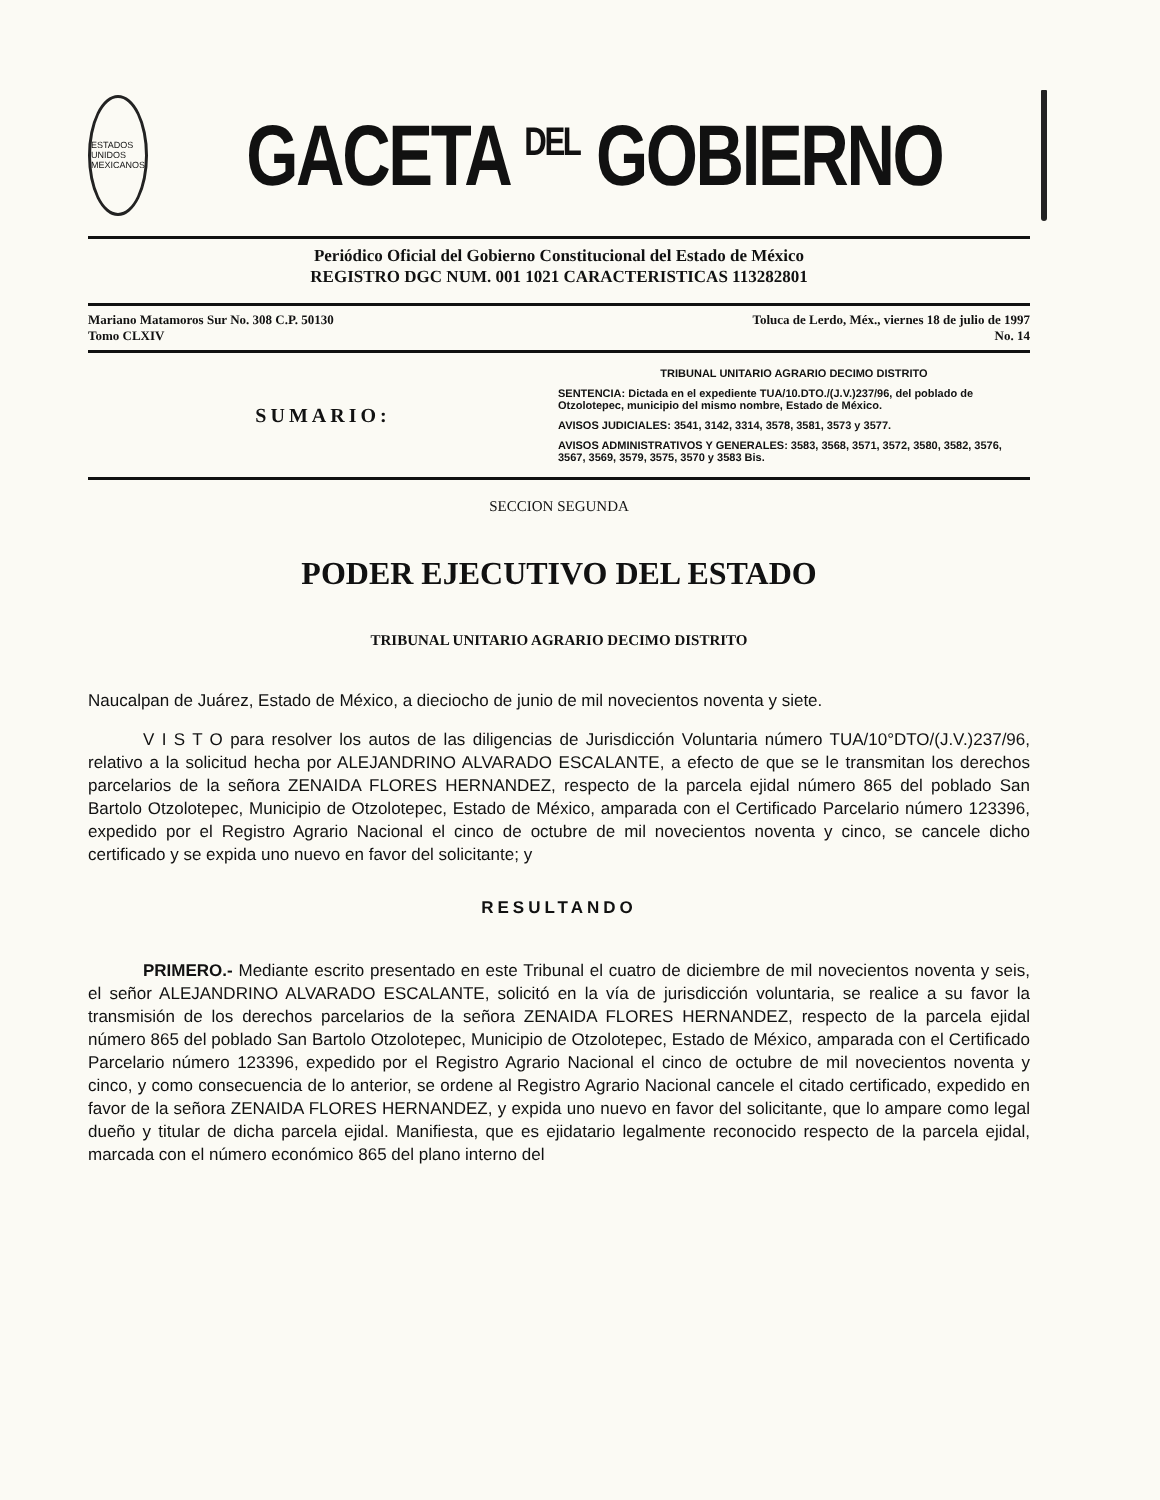ESTADOS UNIDOS MEXICANOS
GACETA <sup>DEL</sup> GOBIERNO
Periódico Oficial del Gobierno Constitucional del Estado de México
REGISTRO DGC NUM. 001 1021 CARACTERISTICAS 113282801
Mariano Matamoros Sur No. 308 C.P. 50130
Tomo CLXIV
Toluca de Lerdo, Méx., viernes 18 de julio de 1997
No. 14
SUMARIO:
TRIBUNAL UNITARIO AGRARIO DECIMO DISTRITO
SENTENCIA: Dictada en el expediente TUA/10.DTO./(J.V.)237/96, del poblado de Otzolotepec, municipio del mismo nombre, Estado de México.
AVISOS JUDICIALES: 3541, 3142, 3314, 3578, 3581, 3573 y 3577.
AVISOS ADMINISTRATIVOS Y GENERALES: 3583, 3568, 3571, 3572, 3580, 3582, 3576, 3567, 3569, 3579, 3575, 3570 y 3583 Bis.
SECCION SEGUNDA
PODER EJECUTIVO DEL ESTADO
TRIBUNAL UNITARIO AGRARIO DECIMO DISTRITO
Naucalpan de Juárez, Estado de México, a dieciocho de junio de mil novecientos noventa y siete.
V I S T O para resolver los autos de las diligencias de Jurisdicción Voluntaria número TUA/10°DTO/(J.V.)237/96, relativo a la solicitud hecha por ALEJANDRINO ALVARADO ESCALANTE, a efecto de que se le transmitan los derechos parcelarios de la señora ZENAIDA FLORES HERNANDEZ, respecto de la parcela ejidal número 865 del poblado San Bartolo Otzolotepec, Municipio de Otzolotepec, Estado de México, amparada con el Certificado Parcelario número 123396, expedido por el Registro Agrario Nacional el cinco de octubre de mil novecientos noventa y cinco, se cancele dicho certificado y se expida uno nuevo en favor del solicitante; y
RESULTANDO
PRIMERO.- Mediante escrito presentado en este Tribunal el cuatro de diciembre de mil novecientos noventa y seis, el señor ALEJANDRINO ALVARADO ESCALANTE, solicitó en la vía de jurisdicción voluntaria, se realice a su favor la transmisión de los derechos parcelarios de la señora ZENAIDA FLORES HERNANDEZ, respecto de la parcela ejidal número 865 del poblado San Bartolo Otzolotepec, Municipio de Otzolotepec, Estado de México, amparada con el Certificado Parcelario número 123396, expedido por el Registro Agrario Nacional el cinco de octubre de mil novecientos noventa y cinco, y como consecuencia de lo anterior, se ordene al Registro Agrario Nacional cancele el citado certificado, expedido en favor de la señora ZENAIDA FLORES HERNANDEZ, y expida uno nuevo en favor del solicitante, que lo ampare como legal dueño y titular de dicha parcela ejidal. Manifiesta, que es ejidatario legalmente reconocido respecto de la parcela ejidal, marcada con el número económico 865 del plano interno del